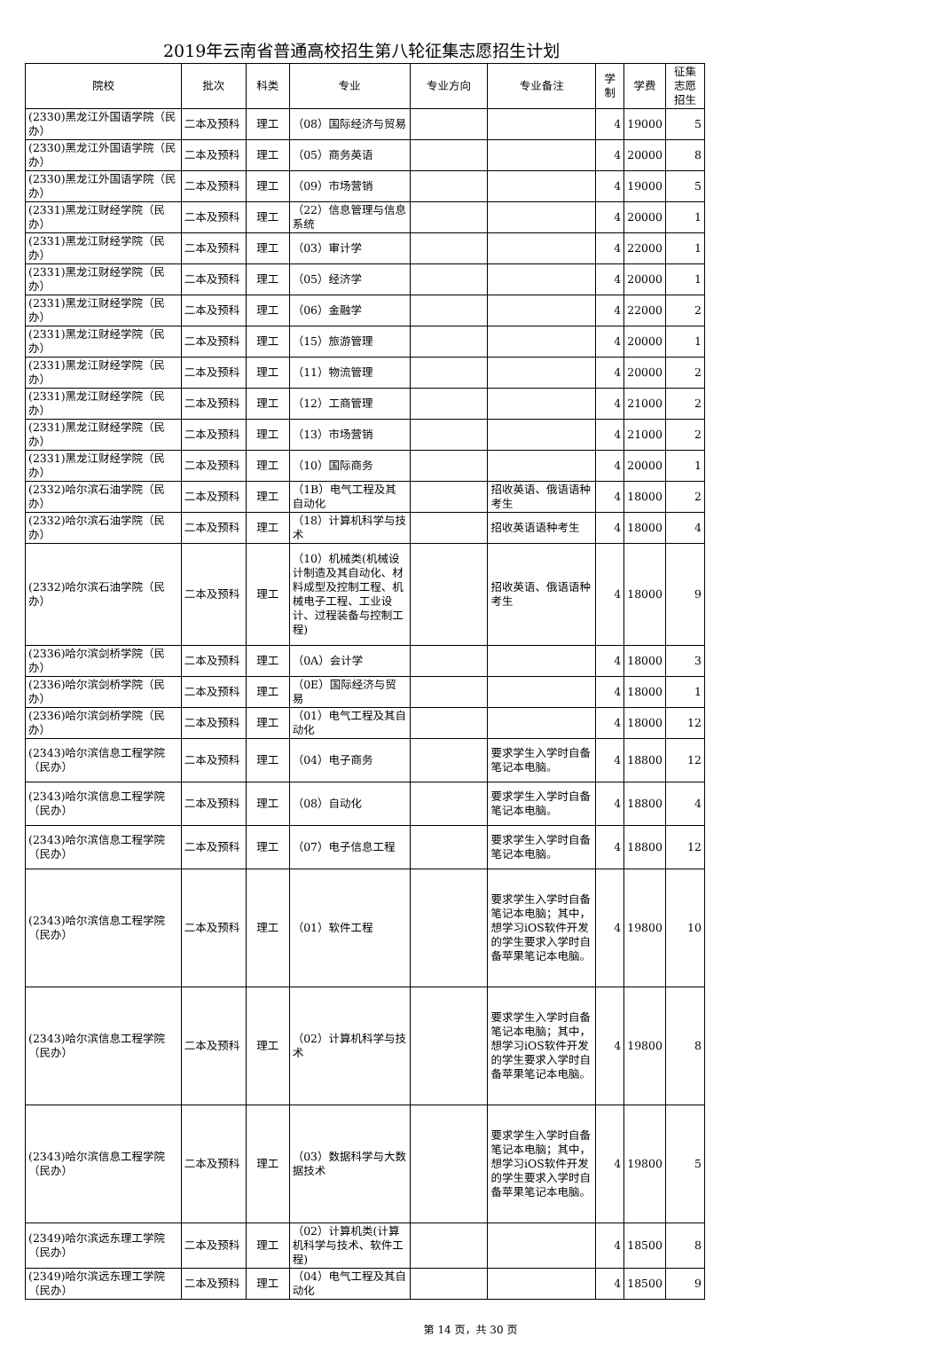2019年云南省普通高校招生第八轮征集志愿招生计划
| 院校 | 批次 | 科类 | 专业 | 专业方向 | 专业备注 | 学制 | 学费 | 征集志愿招生 |
| --- | --- | --- | --- | --- | --- | --- | --- | --- |
| (2330)黑龙江外国语学院（民办） | 二本及预科 | 理工 | （08）国际经济与贸易 | | | 4 | 19000 | 5 |
| (2330)黑龙江外国语学院（民办） | 二本及预科 | 理工 | （05）商务英语 | | | 4 | 20000 | 8 |
| (2330)黑龙江外国语学院（民办） | 二本及预科 | 理工 | （09）市场营销 | | | 4 | 19000 | 5 |
| (2331)黑龙江财经学院（民办） | 二本及预科 | 理工 | （22）信息管理与信息系统 | | | 4 | 20000 | 1 |
| (2331)黑龙江财经学院（民办） | 二本及预科 | 理工 | （03）审计学 | | | 4 | 22000 | 1 |
| (2331)黑龙江财经学院（民办） | 二本及预科 | 理工 | （05）经济学 | | | 4 | 20000 | 1 |
| (2331)黑龙江财经学院（民办） | 二本及预科 | 理工 | （06）金融学 | | | 4 | 22000 | 2 |
| (2331)黑龙江财经学院（民办） | 二本及预科 | 理工 | （15）旅游管理 | | | 4 | 20000 | 1 |
| (2331)黑龙江财经学院（民办） | 二本及预科 | 理工 | （11）物流管理 | | | 4 | 20000 | 2 |
| (2331)黑龙江财经学院（民办） | 二本及预科 | 理工 | （12）工商管理 | | | 4 | 21000 | 2 |
| (2331)黑龙江财经学院（民办） | 二本及预科 | 理工 | （13）市场营销 | | | 4 | 21000 | 2 |
| (2331)黑龙江财经学院（民办） | 二本及预科 | 理工 | （10）国际商务 | | | 4 | 20000 | 1 |
| (2332)哈尔滨石油学院（民办） | 二本及预科 | 理工 | （1B）电气工程及其自动化 | | 招收英语、俄语语种考生 | 4 | 18000 | 2 |
| (2332)哈尔滨石油学院（民办） | 二本及预科 | 理工 | （18）计算机科学与技术 | | 招收英语语种考生 | 4 | 18000 | 4 |
| (2332)哈尔滨石油学院（民办） | 二本及预科 | 理工 | （10）机械类(机械设计制造及其自动化、材料成型及控制工程、机械电子工程、工业设计、过程装备与控制工程) | | 招收英语、俄语语种考生 | 4 | 18000 | 9 |
| (2336)哈尔滨剑桥学院（民办） | 二本及预科 | 理工 | （0A）会计学 | | | 4 | 18000 | 3 |
| (2336)哈尔滨剑桥学院（民办） | 二本及预科 | 理工 | （0E）国际经济与贸易 | | | 4 | 18000 | 1 |
| (2336)哈尔滨剑桥学院（民办） | 二本及预科 | 理工 | （01）电气工程及其自动化 | | | 4 | 18000 | 12 |
| (2343)哈尔滨信息工程学院（民办） | 二本及预科 | 理工 | （04）电子商务 | | 要求学生入学时自备笔记本电脑。 | 4 | 18800 | 12 |
| (2343)哈尔滨信息工程学院（民办） | 二本及预科 | 理工 | （08）自动化 | | 要求学生入学时自备笔记本电脑。 | 4 | 18800 | 4 |
| (2343)哈尔滨信息工程学院（民办） | 二本及预科 | 理工 | （07）电子信息工程 | | 要求学生入学时自备笔记本电脑。 | 4 | 18800 | 12 |
| (2343)哈尔滨信息工程学院（民办） | 二本及预科 | 理工 | （01）软件工程 | | 要求学生入学时自备笔记本电脑；其中，想学习iOS软件开发的学生要求入学时自备苹果笔记本电脑。 | 4 | 19800 | 10 |
| (2343)哈尔滨信息工程学院（民办） | 二本及预科 | 理工 | （02）计算机科学与技术 | | 要求学生入学时自备笔记本电脑；其中，想学习iOS软件开发的学生要求入学时自备苹果笔记本电脑。 | 4 | 19800 | 8 |
| (2343)哈尔滨信息工程学院（民办） | 二本及预科 | 理工 | （03）数据科学与大数据技术 | | 要求学生入学时自备笔记本电脑；其中，想学习iOS软件开发的学生要求入学时自备苹果笔记本电脑。 | 4 | 19800 | 5 |
| (2349)哈尔滨远东理工学院（民办） | 二本及预科 | 理工 | （02）计算机类(计算机科学与技术、软件工程) | | | 4 | 18500 | 8 |
| (2349)哈尔滨远东理工学院（民办） | 二本及预科 | 理工 | （04）电气工程及其自动化 | | | 4 | 18500 | 9 |
第 14 页，共 30 页